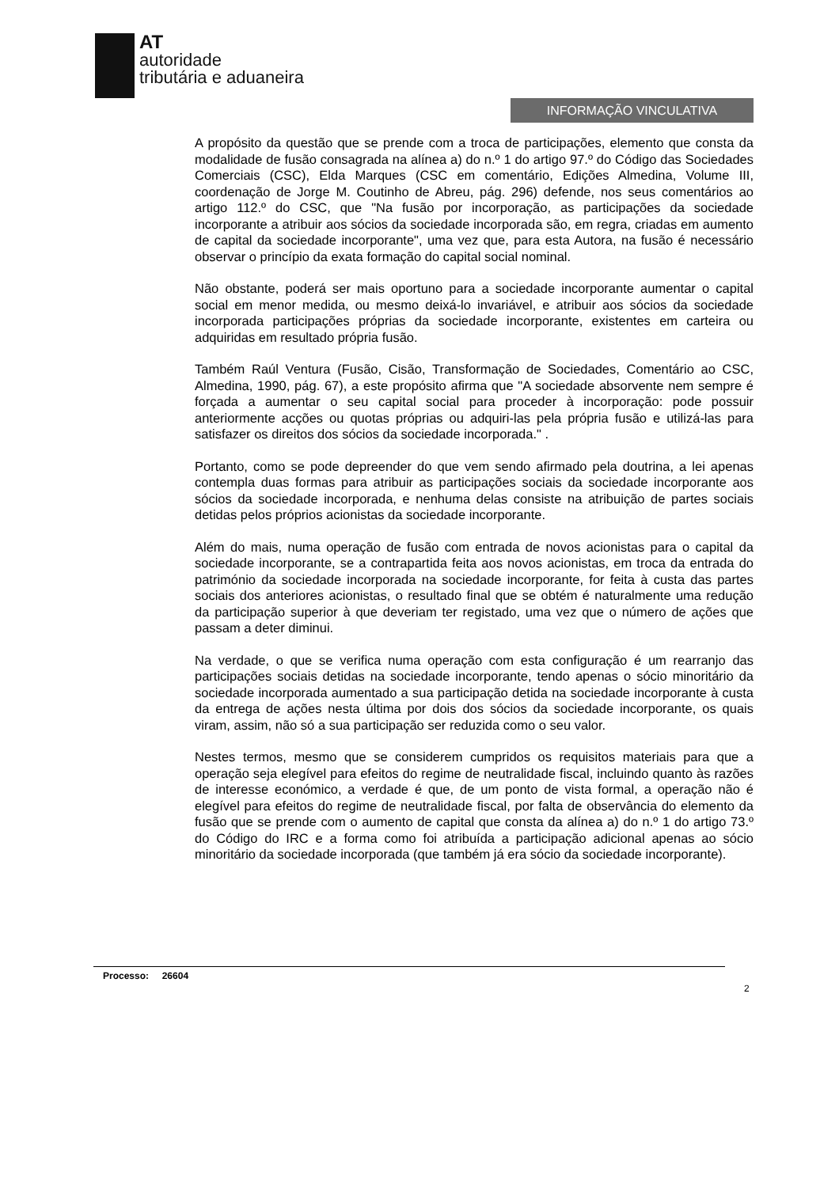AT
autoridade
tributária e aduaneira
INFORMAÇÃO VINCULATIVA
A propósito da questão que se prende com a troca de participações, elemento que consta da modalidade de fusão consagrada na alínea a) do n.º 1 do artigo 97.º do Código das Sociedades Comerciais (CSC), Elda Marques (CSC em comentário, Edições Almedina, Volume III, coordenação de Jorge M. Coutinho de Abreu, pág. 296) defende, nos seus comentários ao artigo 112.º do CSC, que "Na fusão por incorporação, as participações da sociedade incorporante a atribuir aos sócios da sociedade incorporada são, em regra, criadas em aumento de capital da sociedade incorporante", uma vez que, para esta Autora, na fusão é necessário observar o princípio da exata formação do capital social nominal.
Não obstante, poderá ser mais oportuno para a sociedade incorporante aumentar o capital social em menor medida, ou mesmo deixá-lo invariável, e atribuir aos sócios da sociedade incorporada participações próprias da sociedade incorporante, existentes em carteira ou adquiridas em resultado própria fusão.
Também Raúl Ventura (Fusão, Cisão, Transformação de Sociedades, Comentário ao CSC, Almedina, 1990, pág. 67), a este propósito afirma que "A sociedade absorvente nem sempre é forçada a aumentar o seu capital social para proceder à incorporação: pode possuir anteriormente acções ou quotas próprias ou adquiri-las pela própria fusão e utilizá-las para satisfazer os direitos dos sócios da sociedade incorporada." .
Portanto, como se pode depreender do que vem sendo afirmado pela doutrina, a lei apenas contempla duas formas para atribuir as participações sociais da sociedade incorporante aos sócios da sociedade incorporada, e nenhuma delas consiste na atribuição de partes sociais detidas pelos próprios acionistas da sociedade incorporante.
Além do mais, numa operação de fusão com entrada de novos acionistas para o capital da sociedade incorporante, se a contrapartida feita aos novos acionistas, em troca da entrada do património da sociedade incorporada na sociedade incorporante, for feita à custa das partes sociais dos anteriores acionistas, o resultado final que se obtém é naturalmente uma redução da participação superior à que deveriam ter registado, uma vez que o número de ações que passam a deter diminui.
Na verdade, o que se verifica numa operação com esta configuração é um rearranjo das participações sociais detidas na sociedade incorporante, tendo apenas o sócio minoritário da sociedade incorporada aumentado a sua participação detida na sociedade incorporante à custa da entrega de ações nesta última por dois dos sócios da sociedade incorporante, os quais viram, assim, não só a sua participação ser reduzida como o seu valor.
Nestes termos, mesmo que se considerem cumpridos os requisitos materiais para que a operação seja elegível para efeitos do regime de neutralidade fiscal, incluindo quanto às razões de interesse económico, a verdade é que, de um ponto de vista formal, a operação não é elegível para efeitos do regime de neutralidade fiscal, por falta de observância do elemento da fusão que se prende com o aumento de capital que consta da alínea a) do n.º 1 do artigo 73.º do Código do IRC e a forma como foi atribuída a participação adicional apenas ao sócio minoritário da sociedade incorporada (que também já era sócio da sociedade incorporante).
Processo: 26604
2